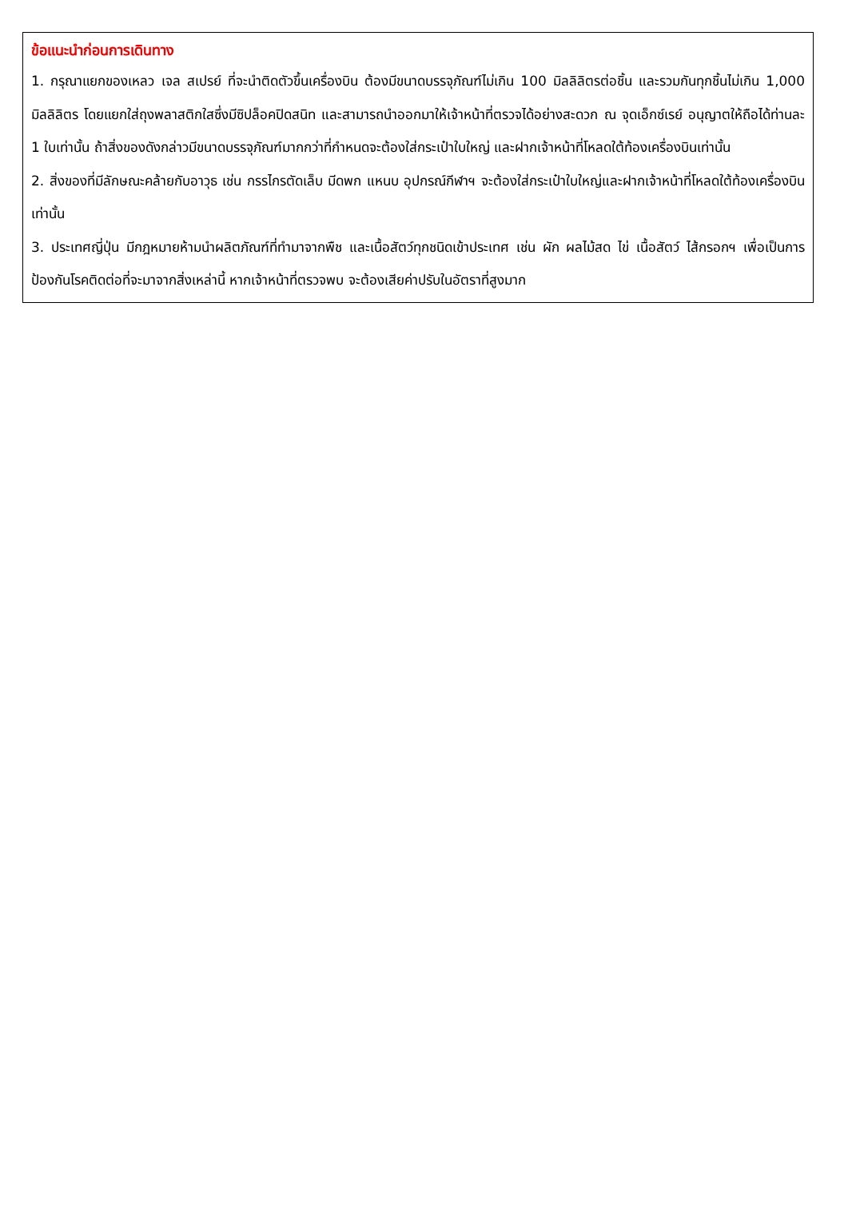ข้อแนะนำก่อนการเดินทาง
1. กรุณาแยกของเหลว เจล สเปรย์ ที่จะนำติดตัวขึ้นเครื่องบิน ต้องมีขนาดบรรจุภัณฑ์ไม่เกิน 100 มิลลิลิตรต่อชิ้น และรวมกันทุกชิ้นไม่เกิน 1,000 มิลลิลิตร โดยแยกใส่ถุงพลาสติกใสซึ่งมีซิปล็อคปิดสนิท และสามารถนำออกมาให้เจ้าหน้าที่ตรวจได้อย่างสะดวก ณ จุดเอ็กซ์เรย์ อนุญาตให้ถือได้ท่านละ 1 ใบเท่านั้น ถ้าสิ่งของดังกล่าวมีขนาดบรรจุภัณฑ์มากกว่าที่กำหนดจะต้องใส่กระเป๋าใบใหญ่ และฝากเจ้าหน้าที่โหลดใต้ท้องเครื่องบินเท่านั้น
2. สิ่งของที่มีลักษณะคล้ายกับอาวุธ เช่น กรรไกรตัดเล็บ มีดพก แหนบ อุปกรณ์กีฬาฯ จะต้องใส่กระเป๋าใบใหญ่และฝากเจ้าหน้าที่โหลดใต้ท้องเครื่องบินเท่านั้น
3. ประเทศญี่ปุ่น มีกฎหมายห้ามนำผลิตภัณฑ์ที่ทำมาจากพืช และเนื้อสัตว์ทุกชนิดเข้าประเทศ เช่น ผัก ผลไม้สด ไข่ เนื้อสัตว์ ไส้กรอกฯ เพื่อเป็นการป้องกันโรคติดต่อที่จะมาจากสิ่งเหล่านี้ หากเจ้าหน้าที่ตรวจพบ จะต้องเสียค่าปรับในอัตราที่สูงมาก